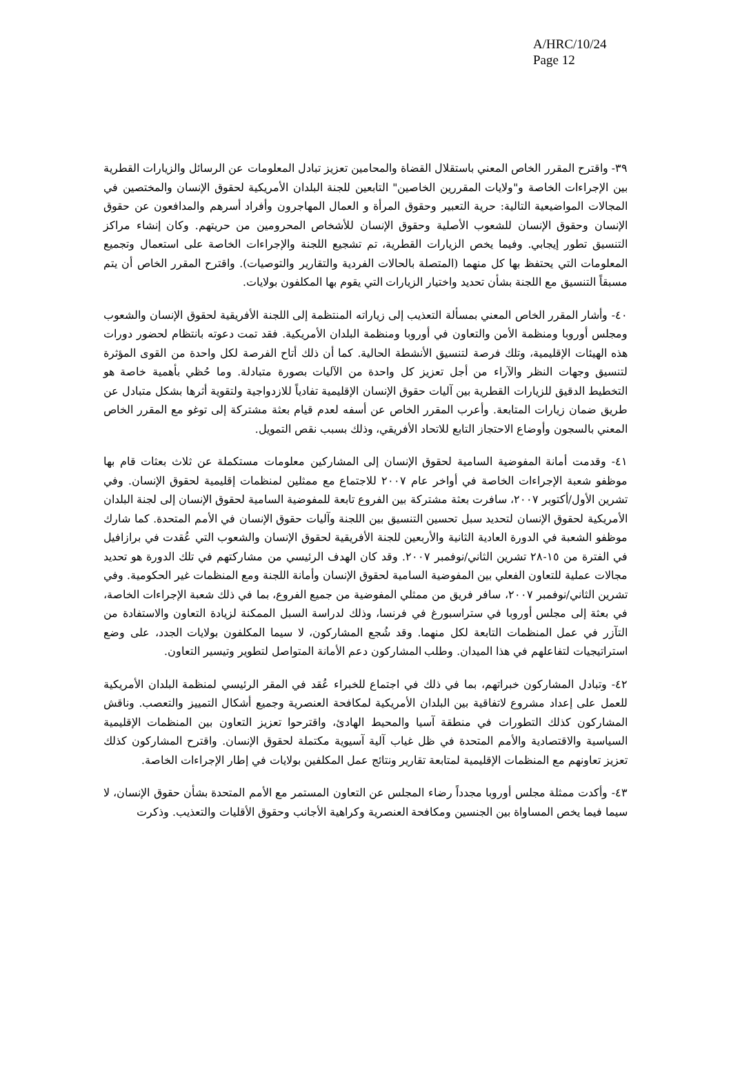A/HRC/10/24
Page 12
٣٩- واقترح المقرر الخاص المعني باستقلال القضاة والمحامين تعزيز تبادل المعلومات عن الرسائل والزيارات القطرية بين الإجراءات الخاصة و"ولايات المقررين الخاصين" التابعين للجنة البلدان الأمريكية لحقوق الإنسان والمختصين في المجالات المواضيعية التالية: حرية التعبير وحقوق المرأة و العمال المهاجرون وأفراد أسرهم والمدافعون عن حقوق الإنسان وحقوق الإنسان للشعوب الأصلية وحقوق الإنسان للأشخاص المحرومين من حريتهم. وكان إنشاء مراكز التنسيق تطور إيجابي. وفيما يخص الزيارات القطرية، تم تشجيع اللجنة والإجراءات الخاصة على استعمال وتجميع المعلومات التي يحتفظ بها كل منهما (المتصلة بالحالات الفردية والتقارير والتوصيات). واقترح المقرر الخاص أن يتم مسبقاً التنسيق مع اللجنة بشأن تحديد واختيار الزيارات التي يقوم بها المكلفون بولايات.
٤٠- وأشار المقرر الخاص المعني بمسألة التعذيب إلى زياراته المنتظمة إلى اللجنة الأفريقية لحقوق الإنسان والشعوب ومجلس أوروبا ومنظمة الأمن والتعاون في أوروبا ومنظمة البلدان الأمريكية. فقد تمت دعوته بانتظام لحضور دورات هذه الهيئات الإقليمية، وتلك فرصة لتنسيق الأنشطة الحالية. كما أن ذلك أتاح الفرصة لكل واحدة من القوى المؤثرة لتنسيق وجهات النظر والآراء من أجل تعزيز كل واحدة من الآليات بصورة متبادلة. وما حُظي بأهمية خاصة هو التخطيط الدقيق للزيارات القطرية بين آليات حقوق الإنسان الإقليمية تفادياً للازدواجية ولتقوية أثرها بشكل متبادل عن طريق ضمان زيارات المتابعة. وأعرب المقرر الخاص عن أسفه لعدم قيام بعثة مشتركة إلى توغو مع المقرر الخاص المعني بالسجون وأوضاع الاحتجاز التابع للاتحاد الأفريقي، وذلك بسبب نقص التمويل.
٤١- وقدمت أمانة المفوضية السامية لحقوق الإنسان إلى المشاركين معلومات مستكملة عن ثلاث بعثات قام بها موظفو شعبة الإجراءات الخاصة في أواخر عام ٢٠٠٧ للاجتماع مع ممثلين لمنظمات إقليمية لحقوق الإنسان. وفي تشرين الأول/أكتوبر ٢٠٠٧، سافرت بعثة مشتركة بين الفروع تابعة للمفوضية السامية لحقوق الإنسان إلى لجنة البلدان الأمريكية لحقوق الإنسان لتحديد سبل تحسين التنسيق بين اللجنة وآليات حقوق الإنسان في الأمم المتحدة. كما شارك موظفو الشعبة في الدورة العادية الثانية والأربعين للجنة الأفريقية لحقوق الإنسان والشعوب التي عُقدت في برازافيل في الفترة من ١٥-٢٨ تشرين الثاني/نوفمبر ٢٠٠٧. وقد كان الهدف الرئيسي من مشاركتهم في تلك الدورة هو تحديد مجالات عملية للتعاون الفعلي بين المفوضية السامية لحقوق الإنسان وأمانة اللجنة ومع المنظمات غير الحكومية. وفي تشرين الثاني/نوفمبر ٢٠٠٧، سافر فريق من ممثلي المفوضية من جميع الفروع، بما في ذلك شعبة الإجراءات الخاصة، في بعثة إلى مجلس أوروبا في ستراسبورغ في فرنسا، وذلك لدراسة السبل الممكنة لزيادة التعاون والاستفادة من التآزر في عمل المنظمات التابعة لكل منهما. وقد شُجع المشاركون، لا سيما المكلفون بولايات الجدد، على وضع استراتيجيات لتفاعلهم في هذا الميدان. وطلب المشاركون دعم الأمانة المتواصل لتطوير وتيسير التعاون.
٤٢- وتبادل المشاركون خبراتهم، بما في ذلك في اجتماع للخبراء عُقد في المقر الرئيسي لمنظمة البلدان الأمريكية للعمل على إعداد مشروع لاتفاقية بين البلدان الأمريكية لمكافحة العنصرية وجميع أشكال التمييز والتعصب. وناقش المشاركون كذلك التطورات في منطقة آسيا والمحيط الهادئ، واقترحوا تعزيز التعاون بين المنظمات الإقليمية السياسية والاقتصادية والأمم المتحدة في ظل غياب آلية آسيوية مكتملة لحقوق الإنسان. واقترح المشاركون كذلك تعزيز تعاونهم مع المنظمات الإقليمية لمتابعة تقارير ونتائج عمل المكلفين بولايات في إطار الإجراءات الخاصة.
٤٣- وأكدت ممثلة مجلس أوروبا مجدداً رضاء المجلس عن التعاون المستمر مع الأمم المتحدة بشأن حقوق الإنسان، لا سيما فيما يخص المساواة بين الجنسين ومكافحة العنصرية وكراهية الأجانب وحقوق الأقليات والتعذيب. وذكرت